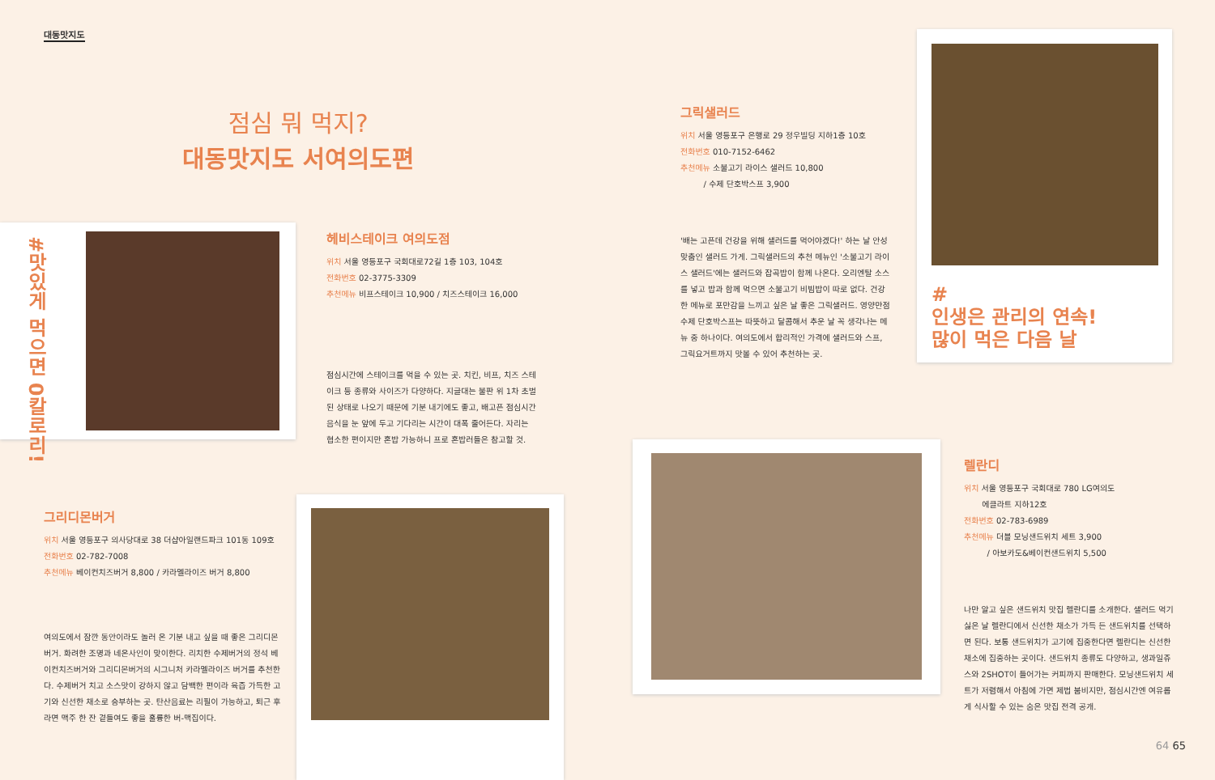대동맛지도
점심 뭐 먹지?
대동맛지도 서여의도편
#맛있게 먹으면 0칼로리!
헤비스테이크 여의도점
위치 서울 영등포구 국회대로72길 1층 103, 104호
전화번호 02-3775-3309
추천메뉴 비프스테이크 10,900 / 치즈스테이크 16,000
점심시간에 스테이크를 먹을 수 있는 곳. 치킨, 비프, 치즈 스테이크 등 종류와 사이즈가 다양하다. 지글대는 불판 위 1차 초벌 된 상태로 나오기 때문에 기분 내기에도 좋고, 배고픈 점심시간 음식을 눈 앞에 두고 기다리는 시간이 대폭 줄어든다. 자리는 협소한 편이지만 혼밥 가능하니 프로 혼밥러들은 참고할 것.
그릭샐러드
위치 서울 영등포구 은행로 29 정우빌딩 지하1층 10호
전화번호 010-7152-6462
추천메뉴 소불고기 라이스 샐러드 10,800
/ 수제 단호박스프 3,900
'배는 고픈데 건강을 위해 샐러드를 먹어야겠다!' 하는 날 안성맞춤인 샐러드 가게. 그릭샐러드의 추천 메뉴인 '소불고기 라이스 샐러드'에는 샐러드와 잡곡밥이 함께 나온다. 오리엔탈 소스를 넣고 밥과 함께 먹으면 소불고기 비빔밥이 따로 없다. 건강한 메뉴로 포만감을 느끼고 싶은 날 좋은 그릭샐러드. 영양만점 수제 단호박스프는 따뜻하고 달콤해서 추운 날 꼭 생각나는 메뉴 중 하나이다. 여의도에서 합리적인 가격에 샐러드와 스프, 그릭요거트까지 맛볼 수 있어 추천하는 곳.
#
인생은 관리의 연속!
많이 먹은 다음 날
그리디몬버거
위치 서울 영등포구 의사당대로 38 더샵아일랜드파크 101동 109호
전화번호 02-782-7008
추천메뉴 베이컨치즈버거 8,800 / 카라멜라이즈 버거 8,800
여의도에서 잠깐 동안이라도 놀러 온 기분 내고 싶을 때 좋은 그리디몬 버거. 화려한 조명과 네온사인이 맞이한다. 리치한 수제버거의 정석 베이컨치즈버거와 그리디몬버거의 시그니처 카라멜라이즈 버거를 추천한다. 수제버거 치고 소스맛이 강하지 않고 담백한 편이라 육즙 가득한 고기와 신선한 채소로 승부하는 곳. 탄산음료는 리필이 가능하고, 퇴근 후라면 맥주 한 잔 곁들여도 좋을 훌륭한 버-맥집이다.
렐란디
위치 서울 영등포구 국회대로 780 LG여의도
에클라트 지하12호
전화번호 02-783-6989
추천메뉴 더블 모닝샌드위치 세트 3,900
/ 아보카도&베이컨샌드위치 5,500
나만 알고 싶은 샌드위치 맛집 렐란디를 소개한다. 샐러드 먹기 싫은 날 렐란디에서 신선한 채소가 가득 든 샌드위치를 선택하면 된다. 보통 샌드위치가 고기에 집중한다면 렐란디는 신선한 채소에 집중하는 곳이다. 샌드위치 종류도 다양하고, 생과일쥬스와 2SHOT이 들어가는 커피까지 판매한다. 모닝샌드위치 세트가 저렴해서 아침에 가면 제법 붐비지만, 점심시간엔 여유롭게 식사할 수 있는 숨은 맛집 전격 공개.
64 65